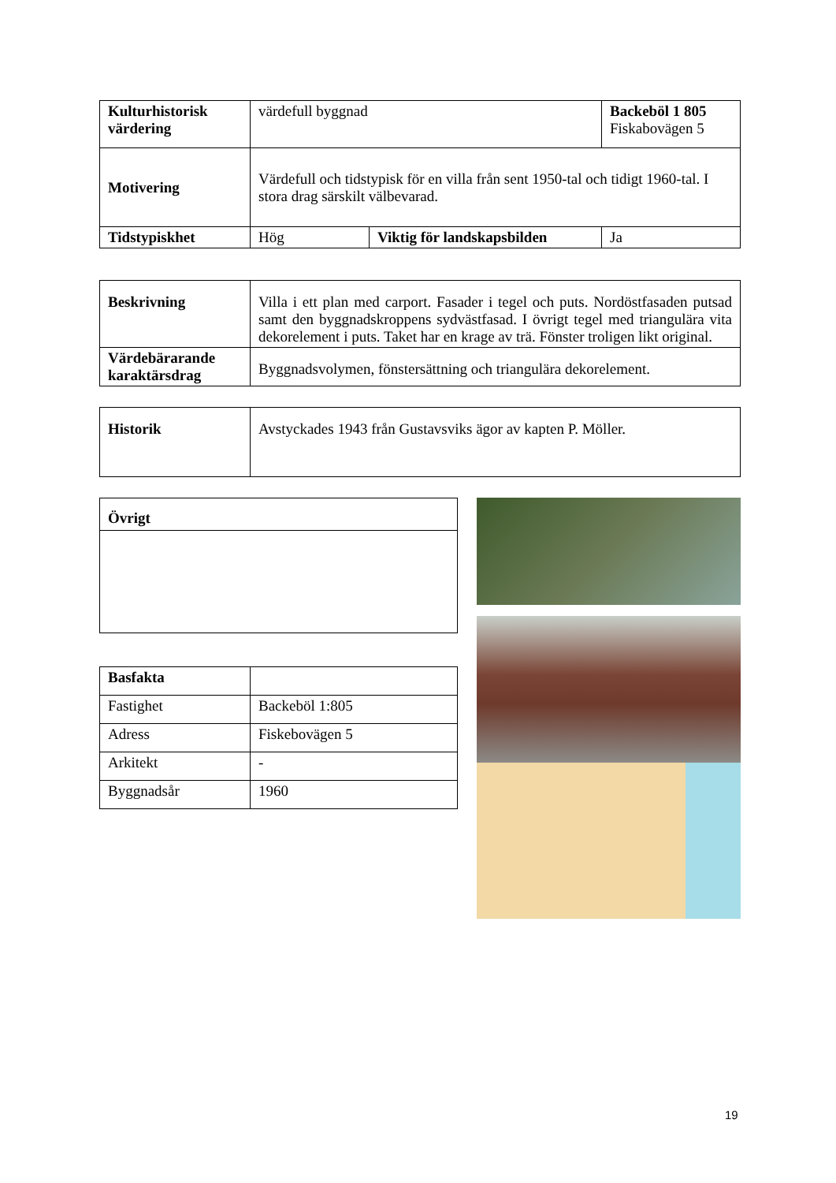| Kulturhistorisk värdering | värdefull byggnad | | Backeböl 1 805 Fiskabovägen 5 |
| Motivering | Värdefull och tidstypisk för en villa från sent 1950-tal och tidigt 1960-tal. I stora drag särskilt välbevarad. | | |
| Tidstypiskhet | Hög | Viktig för landskapsbilden | Ja |
| Beskrivning | Villa i ett plan med carport. Fasader i tegel och puts. Nordöstfasaden putsad samt den byggnadskroppens sydvästfasad. I övrigt tegel med triangulära vita dekorelement i puts. Taket har en krage av trä. Fönster troligen likt original. |
| Värdebärarande karaktärsdrag | Byggnadsvolymen, fönstersättning och triangulära dekorelement. |
| Historik | Avstyckades 1943 från Gustavsviks ägor av kapten P. Möller. |
| Övrigt |
| --- |
| Basfakta | |
| Fastighet | Backeböl 1:805 |
| Adress | Fiskebovägen 5 |
| Arkitekt | - |
| Byggnadsår | 1960 |
19